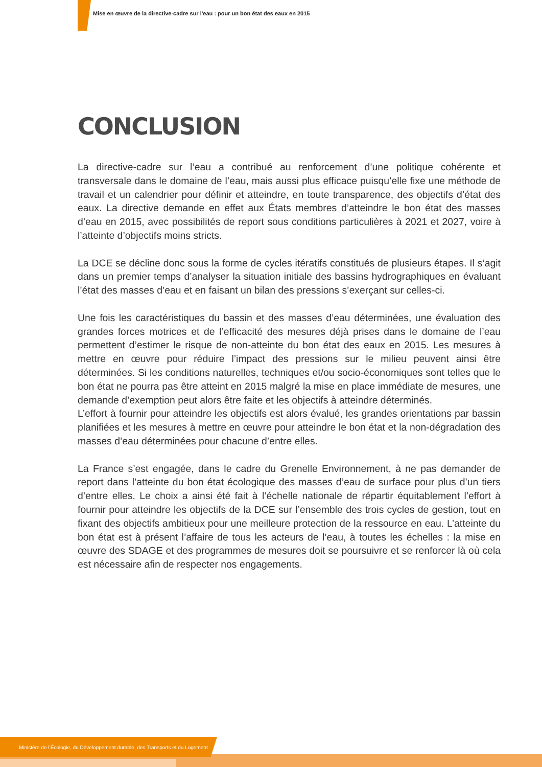Mise en œuvre de la directive-cadre sur l'eau : pour un bon état des eaux en 2015
CONCLUSION
La directive-cadre sur l’eau a contribué au renforcement d’une politique cohérente et transversale dans le domaine de l’eau, mais aussi plus efficace puisqu’elle fixe une méthode de travail et un calendrier pour définir et atteindre, en toute transparence, des objectifs d’état des eaux. La directive demande en effet aux États membres d’atteindre le bon état des masses d’eau en 2015, avec possibilités de report sous conditions particulières à 2021 et 2027, voire à l’atteinte d’objectifs moins stricts.
La DCE se décline donc sous la forme de cycles itératifs constitués de plusieurs étapes. Il s’agit dans un premier temps d’analyser la situation initiale des bassins hydrographiques en évaluant l’état des masses d’eau et en faisant un bilan des pressions s’exerçant sur celles-ci.
Une fois les caractéristiques du bassin et des masses d’eau déterminées, une évaluation des grandes forces motrices et de l’efficacité des mesures déjà prises dans le domaine de l’eau permettent d’estimer le risque de non-atteinte du bon état des eaux en 2015. Les mesures à mettre en œuvre pour réduire l’impact des pressions sur le milieu peuvent ainsi être déterminées. Si les conditions naturelles, techniques et/ou socio-économiques sont telles que le bon état ne pourra pas être atteint en 2015 malgré la mise en place immédiate de mesures, une demande d’exemption peut alors être faite et les objectifs à atteindre déterminés.
L’effort à fournir pour atteindre les objectifs est alors évalué, les grandes orientations par bassin planifiées et les mesures à mettre en œuvre pour atteindre le bon état et la non-dégradation des masses d’eau déterminées pour chacune d’entre elles.
La France s’est engagée, dans le cadre du Grenelle Environnement, à ne pas demander de report dans l’atteinte du bon état écologique des masses d’eau de surface pour plus d’un tiers d’entre elles. Le choix a ainsi été fait à l’échelle nationale de répartir équitablement l’effort à fournir pour atteindre les objectifs de la DCE sur l’ensemble des trois cycles de gestion, tout en fixant des objectifs ambitieux pour une meilleure protection de la ressource en eau. L’atteinte du bon état est à présent l’affaire de tous les acteurs de l’eau, à toutes les échelles : la mise en œuvre des SDAGE et des programmes de mesures doit se poursuivre et se renforcer là où cela est nécessaire afin de respecter nos engagements.
Ministère de l’Écologie, du Développement durable, des Transports et du Logement